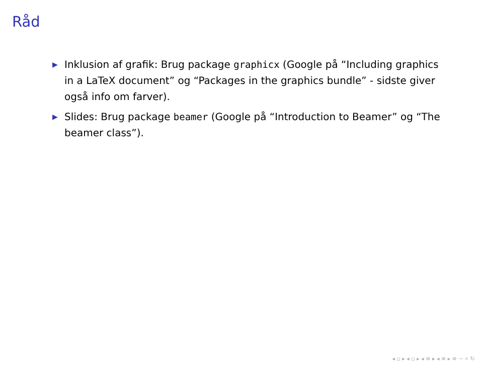Råd
▶ Inklusion af grafik: Brug package graphicx (Google på “Including graphics in a LaTeX document” og “Packages in the graphics bundle” - sidste giver også info om farver).
▶ Slides: Brug package beamer (Google på “Introduction to Beamer” og “The beamer class”).
◂ ▫ ▸ ◂ ▫ ▸ ◂ ≡ ▸ ◂ ≡ ▸ ≡ ∽ ⌕ ↻